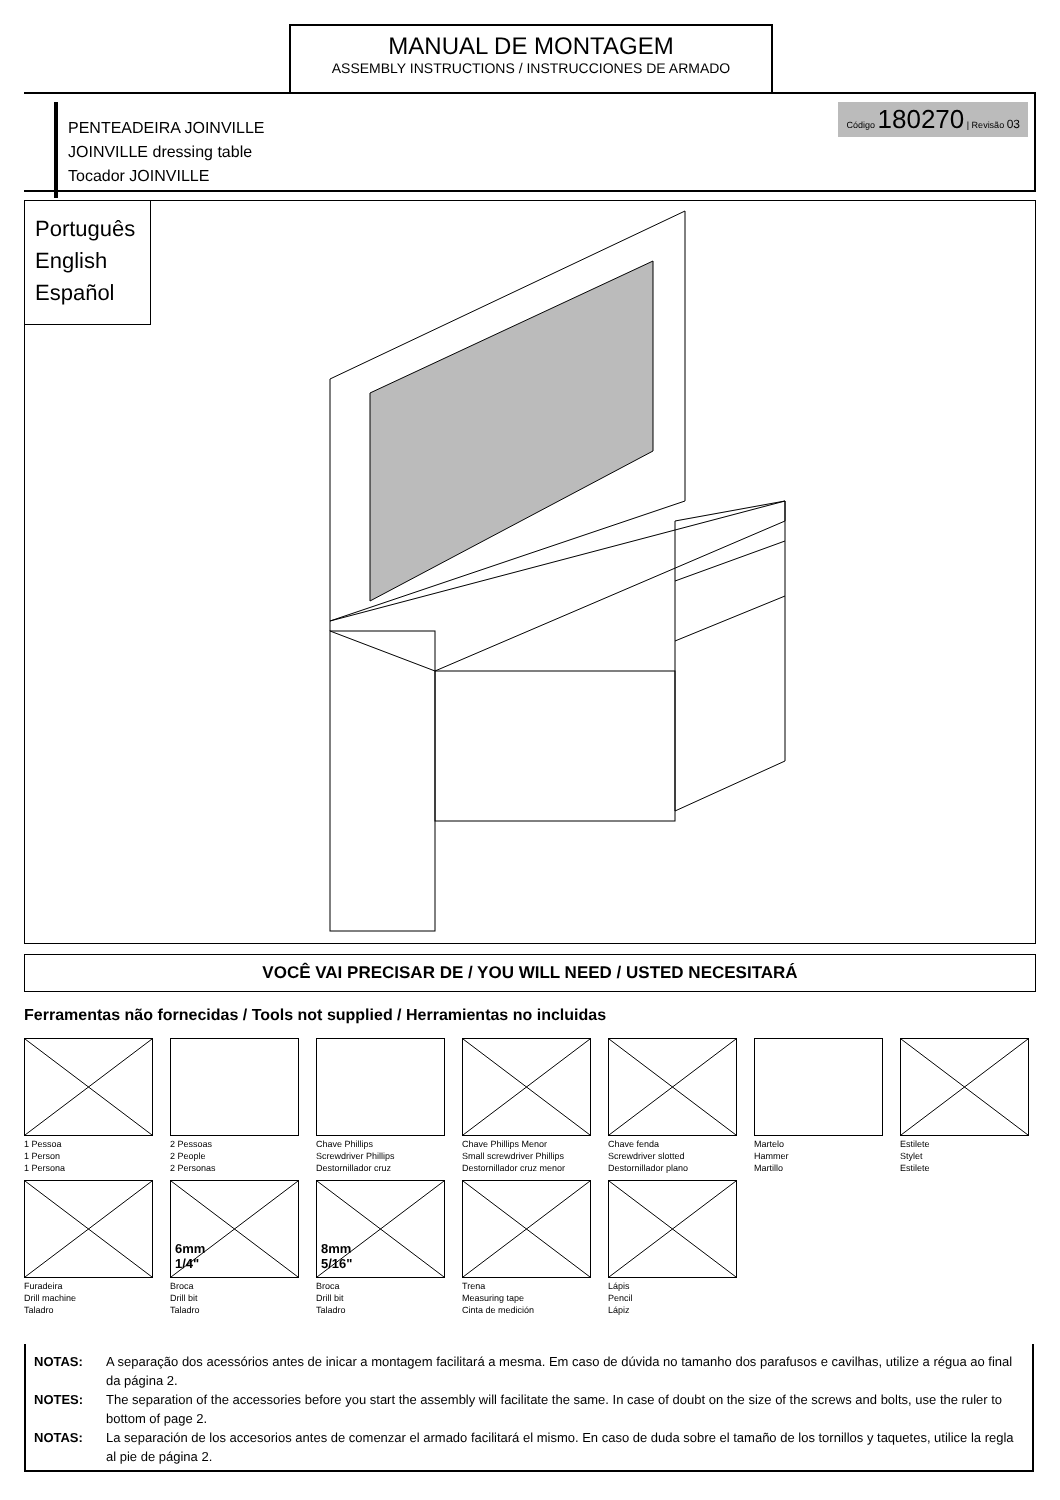MANUAL DE MONTAGEM
ASSEMBLY INSTRUCTIONS / INSTRUCCIONES DE ARMADO
PENTEADEIRA JOINVILLE
JOINVILLE dressing table
Tocador JOINVILLE
Código 180270 | Revisão 03
Português
English
Español
VOCÊ VAI PRECISAR DE / YOU WILL NEED / USTED NECESITARÁ
Ferramentas não fornecidas / Tools not supplied / Herramientas no incluidas
1 Pessoa
1 Person
1 Persona
2 Pessoas
2 People
2 Personas
Chave Phillips
Screwdriver Phillips
Destornillador cruz
Chave Phillips Menor
Small screwdriver Phillips
Destornillador cruz menor
Chave fenda
Screwdriver slotted
Destornillador plano
Martelo
Hammer
Martillo
Estilete
Stylet
Estilete
Furadeira
Drill machine
Taladro
6mm
1/4"
Broca
Drill bit
Taladro
8mm
5/16"
Broca
Drill bit
Taladro
Trena
Measuring tape
Cinta de medición
Lápis
Pencil
Lápiz
NOTAS: A separação dos acessórios antes de inicar a montagem facilitará a mesma. Em caso de dúvida no tamanho dos parafusos e cavilhas, utilize a régua ao final da página 2.
NOTES: The separation of the accessories before you start the assembly will facilitate the same. In case of doubt on the size of the screws and bolts, use the ruler to bottom of page 2.
NOTAS: La separación de los accesorios antes de comenzar el armado facilitará el mismo. En caso de duda sobre el tamaño de los tornillos y taquetes, utilice la regla al pie de página 2.